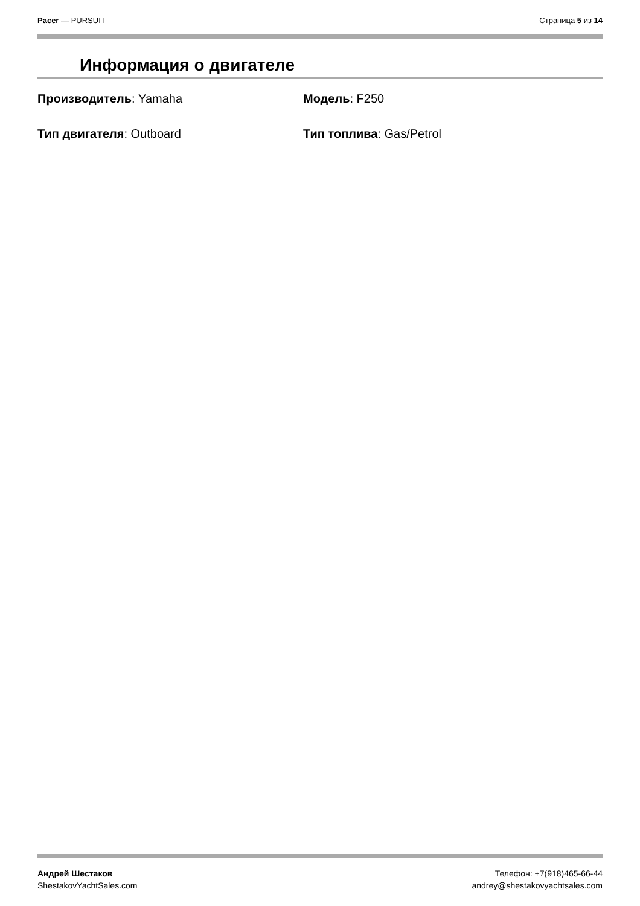Pacer — PURSUIT Страница 5 из 14
Информация о двигателе
Производитель: Yamaha Модель: F250
Тип двигателя: Outboard Тип топлива: Gas/Petrol
Андрей Шестаков
ShestakovYachtSales.com
Телефон: +7(918)465-66-44
andrey@shestakovyachtsales.com